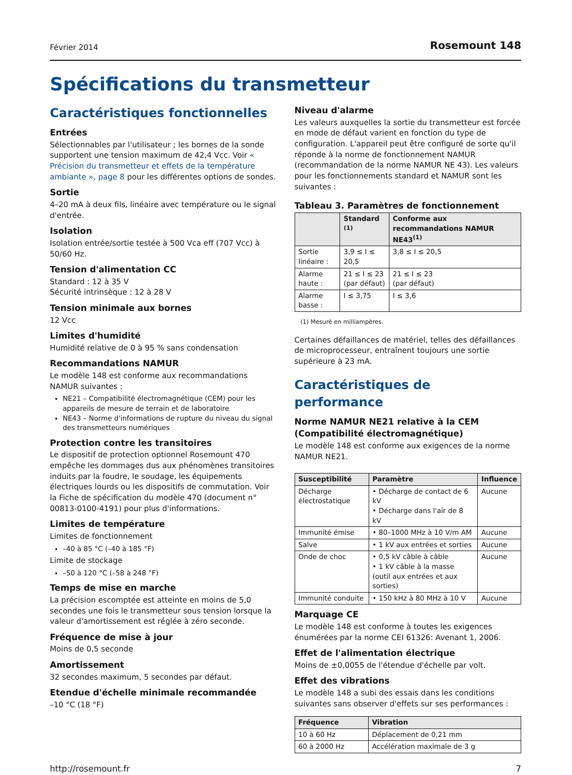Février 2014 Rosemount 148
Spécifications du transmetteur
Caractéristiques fonctionnelles
Entrées
Sélectionnables par l'utilisateur ; les bornes de la sonde supportent une tension maximum de 42,4 Vcc. Voir « Précision du transmetteur et effets de la température ambiante », page 8 pour les différentes options de sondes.
Sortie
4–20 mA à deux fils, linéaire avec température ou le signal d'entrée.
Isolation
Isolation entrée/sortie testée à 500 Vca eff (707 Vcc) à 50/60 Hz.
Tension d'alimentation CC
Standard : 12 à 35 V
Sécurité intrinsèque : 12 à 28 V
Tension minimale aux bornes
12 Vcc
Limites d'humidité
Humidité relative de 0 à 95 % sans condensation
Recommandations NAMUR
Le modèle 148 est conforme aux recommandations NAMUR suivantes :
NE21 – Compatibilité électromagnétique (CEM) pour les appareils de mesure de terrain et de laboratoire
NE43 – Norme d'informations de rupture du niveau du signal des transmetteurs numériques
Protection contre les transitoires
Le dispositif de protection optionnel Rosemount 470 empêche les dommages dus aux phénomènes transitoires induits par la foudre, le soudage, les équipements électriques lourds ou les dispositifs de commutation. Voir la Fiche de spécification du modèle 470 (document n° 00813-0100-4191) pour plus d'informations.
Limites de température
Limites de fonctionnement
–40 à 85 °C (–40 à 185 °F)
Limite de stockage
–50 à 120 °C (–58 à 248 °F)
Temps de mise en marche
La précision escomptée est atteinte en moins de 5,0 secondes une fois le transmetteur sous tension lorsque la valeur d'amortissement est réglée à zéro seconde.
Fréquence de mise à jour
Moins de 0,5 seconde
Amortissement
32 secondes maximum, 5 secondes par défaut.
Etendue d'échelle minimale recommandée
–10 °C (18 °F)
Niveau d'alarme
Les valeurs auxquelles la sortie du transmetteur est forcée en mode de défaut varient en fonction du type de configuration. L'appareil peut être configuré de sorte qu'il réponde à la norme de fonctionnement NAMUR (recommandation de la norme NAMUR NE 43). Les valeurs pour les fonctionnements standard et NAMUR sont les suivantes :
Tableau 3. Paramètres de fonctionnement
| | Standard <sup>(1)</sup> | Conforme aux recommandations NAMUR NE43<sup>(1)</sup> |
| --- | --- | --- |
| Sortie linéaire : | 3,9 ≤ I ≤ 20,5 | 3,8 ≤ I ≤ 20,5 |
| Alarme haute : | 21 ≤ I ≤ 23 (par défaut) | 21 ≤ I ≤ 23 (par défaut) |
| Alarme basse : | I ≤ 3,75 | I ≤ 3,6 |
(1) Mesuré en milliampères.
Certaines défaillances de matériel, telles des défaillances de microprocesseur, entraînent toujours une sortie supérieure à 23 mA.
Caractéristiques de performance
Norme NAMUR NE21 relative à la CEM (Compatibilité électromagnétique)
Le modèle 148 est conforme aux exigences de la norme NAMUR NE21.
| Susceptibilité | Paramètre | Influence |
| --- | --- | --- |
| Décharge électrostatique | • Décharge de contact de 6 kV • Décharge dans l'air de 8 kV | Aucune |
| Immunité émise | • 80–1000 MHz à 10 V/m AM | Aucune |
| Salve | • 1 kV aux entrées et sorties | Aucune |
| Onde de choc | • 0,5 kV câble à câble • 1 kV câble à la masse (outil aux entrées et aux sorties) | Aucune |
| Immunité conduite | • 150 kHz à 80 MHz à 10 V | Aucune |
Marquage CE
Le modèle 148 est conforme à toutes les exigences énumérées par la norme CEI 61326: Avenant 1, 2006.
Effet de l'alimentation électrique
Moins de ±0,0055 de l'étendue d'échelle par volt.
Effet des vibrations
Le modèle 148 a subi des essais dans les conditions suivantes sans observer d'effets sur ses performances :
| Fréquence | Vibration |
| --- | --- |
| 10 à 60 Hz | Déplacement de 0,21 mm |
| 60 à 2000 Hz | Accélération maximale de 3 g |
http://rosemount.fr 7